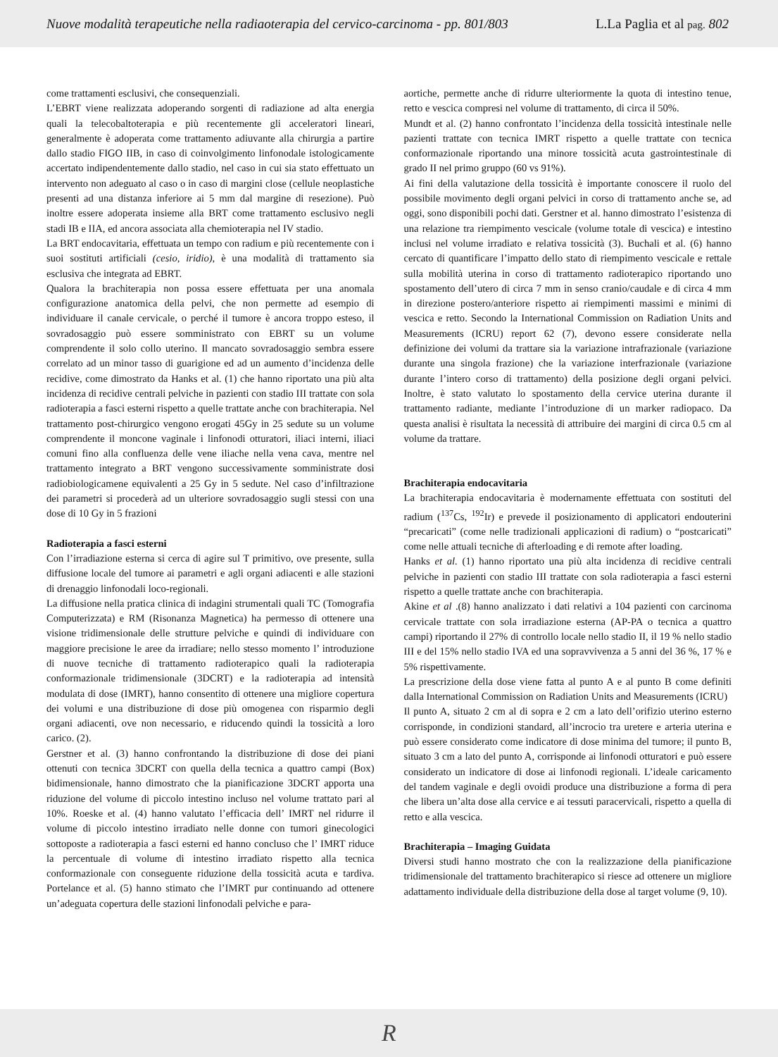Nuove modalità terapeutiche nella radiaoterapia del cervico-carcinoma - pp. 801/803 L.La Paglia et al pag. 802
come trattamenti esclusivi, che consequenziali.
L’EBRT viene realizzata adoperando sorgenti di radiazione ad alta energia quali la telecobaltoterapia e più recentemente gli acceleratori lineari, generalmente è adoperata come trattamento adiuvante alla chirurgia a partire dallo stadio FIGO IIB, in caso di coinvolgimento linfonodale istologicamente accertato indipendentemente dallo stadio, nel caso in cui sia stato effettuato un intervento non adeguato al caso o in caso di margini close (cellule neoplastiche presenti ad una distanza inferiore ai 5 mm dal margine di resezione). Può inoltre essere adoperata insieme alla BRT come trattamento esclusivo negli stadi IB e IIA, ed ancora associata alla chemioterapia nel IV stadio.
La BRT endocavitaria, effettuata un tempo con radium e più recentemente con i suoi sostituti artificiali (cesio, iridio), è una modalità di trattamento sia esclusiva che integrata ad EBRT.
Qualora la brachiterapia non possa essere effettuata per una anomala configurazione anatomica della pelvi, che non permette ad esempio di individuare il canale cervicale, o perché il tumore è ancora troppo esteso, il sovradosaggio può essere somministrato con EBRT su un volume comprendente il solo collo uterino. Il mancato sovradosaggio sembra essere correlato ad un minor tasso di guarigione ed ad un aumento d’incidenza delle recidive, come dimostrato da Hanks et al. (1) che hanno riportato una più alta incidenza di recidive centrali pelviche in pazienti con stadio III trattate con sola radioterapia a fasci esterni rispetto a quelle trattate anche con brachiterapia. Nel trattamento post-chirurgico vengono erogati 45Gy in 25 sedute su un volume comprendente il moncone vaginale i linfonodi otturatori, iliaci interni, iliaci comuni fino alla confluenza delle vene iliache nella vena cava, mentre nel trattamento integrato a BRT vengono successivamente somministrate dosi radiobiologicamene equivalenti a 25 Gy in 5 sedute. Nel caso d’infiltrazione dei parametri si procederà ad un ulteriore sovradosaggio sugli stessi con una dose di 10 Gy in 5 frazioni
Radioterapia a fasci esterni
Con l’irradiazione esterna si cerca di agire sul T primitivo, ove presente, sulla diffusione locale del tumore ai parametri e agli organi adiacenti e alle stazioni di drenaggio linfonodali loco-regionali.
La diffusione nella pratica clinica di indagini strumentali quali TC (Tomografia Computerizzata) e RM (Risonanza Magnetica) ha permesso di ottenere una visione tridimensionale delle strutture pelviche e quindi di individuare con maggiore precisione le aree da irradiare; nello stesso momento l’ introduzione di nuove tecniche di trattamento radioterapico quali la radioterapia conformazionale tridimensionale (3DCRT) e la radioterapia ad intensità modulata di dose (IMRT), hanno consentito di ottenere una migliore copertura dei volumi e una distribuzione di dose più omogenea con risparmio degli organi adiacenti, ove non necessario, e riducendo quindi la tossicità a loro carico. (2).
Gerstner et al. (3) hanno confrontando la distribuzione di dose dei piani ottenuti con tecnica 3DCRT con quella della tecnica a quattro campi (Box) bidimensionale, hanno dimostrato che la pianificazione 3DCRT apporta una riduzione del volume di piccolo intestino incluso nel volume trattato pari al 10%. Roeske et al. (4) hanno valutato l’efficacia dell’ IMRT nel ridurre il volume di piccolo intestino irradiato nelle donne con tumori ginecologici sottoposte a radioterapia a fasci esterni ed hanno concluso che l’ IMRT riduce la percentuale di volume di intestino irradiato rispetto alla tecnica conformazionale con conseguente riduzione della tossicità acuta e tardiva. Portelance et al. (5) hanno stimato che l’IMRT pur continuando ad ottenere un’adeguata copertura delle stazioni linfonodali pelviche e para-
aortiche, permette anche di ridurre ulteriormente la quota di intestino tenue, retto e vescica compresi nel volume di trattamento, di circa il 50%.
Mundt et al. (2) hanno confrontato l’incidenza della tossicità intestinale nelle pazienti trattate con tecnica IMRT rispetto a quelle trattate con tecnica conformazionale riportando una minore tossicità acuta gastrointestinale di grado II nel primo gruppo (60 vs 91%).
Ai fini della valutazione della tossicità è importante conoscere il ruolo del possibile movimento degli organi pelvici in corso di trattamento anche se, ad oggi, sono disponibili pochi dati. Gerstner et al. hanno dimostrato l’esistenza di una relazione tra riempimento vescicale (volume totale di vescica) e intestino inclusi nel volume irradiato e relativa tossicità (3). Buchali et al. (6) hanno cercato di quantificare l’impatto dello stato di riempimento vescicale e rettale sulla mobilità uterina in corso di trattamento radioterapico riportando uno spostamento dell’utero di circa 7 mm in senso cranio/caudale e di circa 4 mm in direzione postero/anteriore rispetto ai riempimenti massimi e minimi di vescica e retto. Secondo la International Commission on Radiation Units and Measurements (ICRU) report 62 (7), devono essere considerate nella definizione dei volumi da trattare sia la variazione intrafrazionale (variazione durante una singola frazione) che la variazione interfrazionale (variazione durante l’intero corso di trattamento) della posizione degli organi pelvici. Inoltre, è stato valutato lo spostamento della cervice uterina durante il trattamento radiante, mediante l’introduzione di un marker radiopaco. Da questa analisi è risultata la necessità di attribuire dei margini di circa 0.5 cm al volume da trattare.
Brachiterapia endocavitaria
La brachiterapia endocavitaria è modernamente effettuata con sostituti del radium (<sup>137</sup>Cs, <sup>192</sup>Ir) e prevede il posizionamento di applicatori endouterini “precaricati” (come nelle tradizionali applicazioni di radium) o “postcaricati” come nelle attuali tecniche di afterloading e di remote after loading.
Hanks et al. (1) hanno riportato una più alta incidenza di recidive centrali pelviche in pazienti con stadio III trattate con sola radioterapia a fasci esterni rispetto a quelle trattate anche con brachiterapia.
Akine et al .(8) hanno analizzato i dati relativi a 104 pazienti con carcinoma cervicale trattate con sola irradiazione esterna (AP-PA o tecnica a quattro campi) riportando il 27% di controllo locale nello stadio II, il 19 % nello stadio III e del 15% nello stadio IVA ed una sopravvivenza a 5 anni del 36 %, 17 % e 5% rispettivamente.
La prescrizione della dose viene fatta al punto A e al punto B come definiti dalla International Commission on Radiation Units and Measurements (ICRU)
Il punto A, situato 2 cm al di sopra e 2 cm a lato dell’orifizio uterino esterno corrisponde, in condizioni standard, all’incrocio tra uretere e arteria uterina e può essere considerato come indicatore di dose minima del tumore; il punto B, situato 3 cm a lato del punto A, corrisponde ai linfonodi otturatori e può essere considerato un indicatore di dose ai linfonodi regionali. L’ideale caricamento del tandem vaginale e degli ovoidi produce una distribuzione a forma di pera che libera un’alta dose alla cervice e ai tessuti paracervicali, rispetto a quella di retto e alla vescica.
Brachiterapia – Imaging Guidata
Diversi studi hanno mostrato che con la realizzazione della pianificazione tridimensionale del trattamento brachiterapico si riesce ad ottenere un migliore adattamento individuale della distribuzione della dose al target volume (9, 10).
R